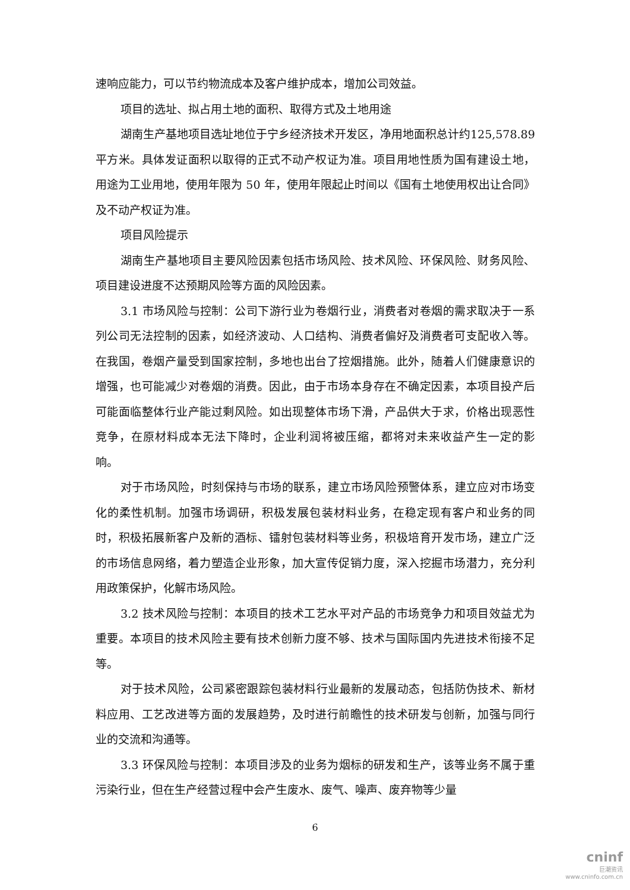速响应能力，可以节约物流成本及客户维护成本，增加公司效益。
项目的选址、拟占用土地的面积、取得方式及土地用途
湖南生产基地项目选址地位于宁乡经济技术开发区，净用地面积总计约125,578.89 平方米。具体发证面积以取得的正式不动产权证为准。项目用地性质为国有建设土地，用途为工业用地，使用年限为 50 年，使用年限起止时间以《国有土地使用权出让合同》及不动产权证为准。
项目风险提示
湖南生产基地项目主要风险因素包括市场风险、技术风险、环保风险、财务风险、项目建设进度不达预期风险等方面的风险因素。
3.1 市场风险与控制：公司下游行业为卷烟行业，消费者对卷烟的需求取决于一系列公司无法控制的因素，如经济波动、人口结构、消费者偏好及消费者可支配收入等。在我国，卷烟产量受到国家控制，多地也出台了控烟措施。此外，随着人们健康意识的增强，也可能减少对卷烟的消费。因此，由于市场本身存在不确定因素，本项目投产后可能面临整体行业产能过剩风险。如出现整体市场下滑，产品供大于求，价格出现恶性竞争，在原材料成本无法下降时，企业利润将被压缩，都将对未来收益产生一定的影响。
对于市场风险，时刻保持与市场的联系，建立市场风险预警体系，建立应对市场变化的柔性机制。加强市场调研，积极发展包装材料业务，在稳定现有客户和业务的同时，积极拓展新客户及新的酒标、镭射包装材料等业务，积极培育开发市场，建立广泛的市场信息网络，着力塑造企业形象，加大宣传促销力度，深入挖掘市场潜力，充分利用政策保护，化解市场风险。
3.2 技术风险与控制：本项目的技术工艺水平对产品的市场竞争力和项目效益尤为重要。本项目的技术风险主要有技术创新力度不够、技术与国际国内先进技术衔接不足等。
对于技术风险，公司紧密跟踪包装材料行业最新的发展动态，包括防伪技术、新材料应用、工艺改进等方面的发展趋势，及时进行前瞻性的技术研发与创新，加强与同行业的交流和沟通等。
3.3 环保风险与控制：本项目涉及的业务为烟标的研发和生产，该等业务不属于重污染行业，但在生产经营过程中会产生废水、废气、噪声、废弃物等少量
6
cninf
巨潮资讯
www.cninfo.com.cn